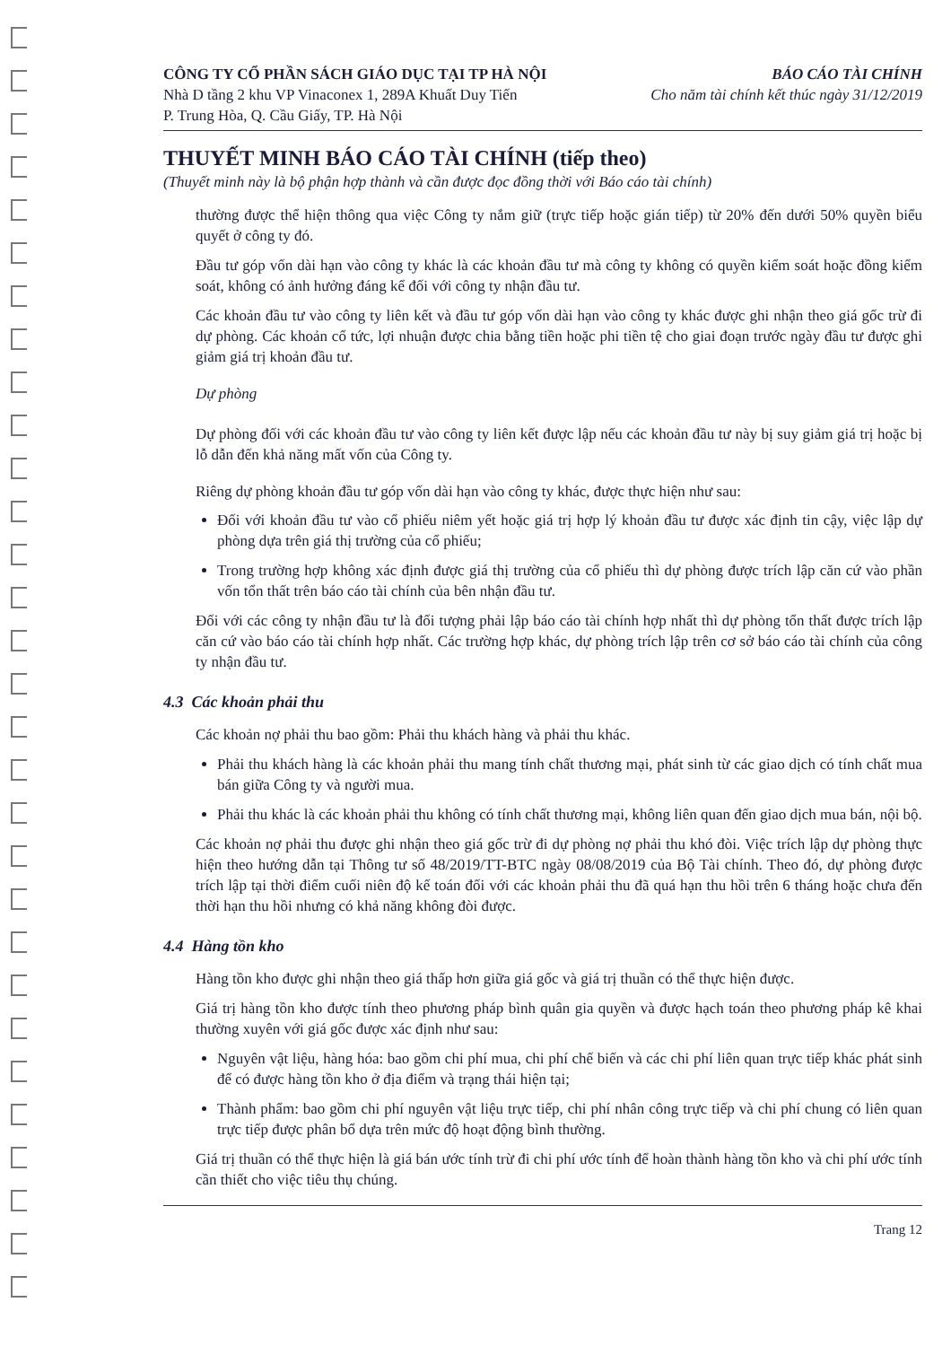CÔNG TY CỔ PHẦN SÁCH GIÁO DỤC TẠI TP HÀ NỘI BÁO CÁO TÀI CHÍNH
Nhà D tầng 2 khu VP Vinaconex 1, 289A Khuất Duy Tiến Cho năm tài chính kết thúc ngày 31/12/2019
P. Trung Hòa, Q. Cầu Giấy, TP. Hà Nội
THUYẾT MINH BÁO CÁO TÀI CHÍNH (tiếp theo)
(Thuyết minh này là bộ phận hợp thành và cần được đọc đồng thời với Báo cáo tài chính)
thường được thể hiện thông qua việc Công ty nắm giữ (trực tiếp hoặc gián tiếp) từ 20% đến dưới 50% quyền biểu quyết ở công ty đó.
Đầu tư góp vốn dài hạn vào công ty khác là các khoản đầu tư mà công ty không có quyền kiểm soát hoặc đồng kiểm soát, không có ảnh hưởng đáng kể đối với công ty nhận đầu tư.
Các khoản đầu tư vào công ty liên kết và đầu tư góp vốn dài hạn vào công ty khác được ghi nhận theo giá gốc trừ đi dự phòng. Các khoản cổ tức, lợi nhuận được chia bằng tiền hoặc phi tiền tệ cho giai đoạn trước ngày đầu tư được ghi giảm giá trị khoản đầu tư.
Dự phòng
Dự phòng đối với các khoản đầu tư vào công ty liên kết được lập nếu các khoản đầu tư này bị suy giảm giá trị hoặc bị lỗ dẫn đến khả năng mất vốn của Công ty.
Riêng dự phòng khoản đầu tư góp vốn dài hạn vào công ty khác, được thực hiện như sau:
Đối với khoản đầu tư vào cổ phiếu niêm yết hoặc giá trị hợp lý khoản đầu tư được xác định tin cậy, việc lập dự phòng dựa trên giá thị trường của cổ phiếu;
Trong trường hợp không xác định được giá thị trường của cổ phiếu thì dự phòng được trích lập căn cứ vào phần vốn tổn thất trên báo cáo tài chính của bên nhận đầu tư.
Đối với các công ty nhận đầu tư là đối tượng phải lập báo cáo tài chính hợp nhất thì dự phòng tổn thất được trích lập căn cứ vào báo cáo tài chính hợp nhất. Các trường hợp khác, dự phòng trích lập trên cơ sở báo cáo tài chính của công ty nhận đầu tư.
4.3 Các khoản phải thu
Các khoản nợ phải thu bao gồm: Phải thu khách hàng và phải thu khác.
Phải thu khách hàng là các khoản phải thu mang tính chất thương mại, phát sinh từ các giao dịch có tính chất mua bán giữa Công ty và người mua.
Phải thu khác là các khoản phải thu không có tính chất thương mại, không liên quan đến giao dịch mua bán, nội bộ.
Các khoản nợ phải thu được ghi nhận theo giá gốc trừ đi dự phòng nợ phải thu khó đòi. Việc trích lập dự phòng thực hiện theo hướng dẫn tại Thông tư số 48/2019/TT-BTC ngày 08/08/2019 của Bộ Tài chính. Theo đó, dự phòng được trích lập tại thời điểm cuối niên độ kế toán đối với các khoản phải thu đã quá hạn thu hồi trên 6 tháng hoặc chưa đến thời hạn thu hồi nhưng có khả năng không đòi được.
4.4 Hàng tồn kho
Hàng tồn kho được ghi nhận theo giá thấp hơn giữa giá gốc và giá trị thuần có thể thực hiện được.
Giá trị hàng tồn kho được tính theo phương pháp bình quân gia quyền và được hạch toán theo phương pháp kê khai thường xuyên với giá gốc được xác định như sau:
Nguyên vật liệu, hàng hóa: bao gồm chi phí mua, chi phí chế biến và các chi phí liên quan trực tiếp khác phát sinh để có được hàng tồn kho ở địa điểm và trạng thái hiện tại;
Thành phẩm: bao gồm chi phí nguyên vật liệu trực tiếp, chi phí nhân công trực tiếp và chi phí chung có liên quan trực tiếp được phân bổ dựa trên mức độ hoạt động bình thường.
Giá trị thuần có thể thực hiện là giá bán ước tính trừ đi chi phí ước tính để hoàn thành hàng tồn kho và chi phí ước tính cần thiết cho việc tiêu thụ chúng.
Trang 12